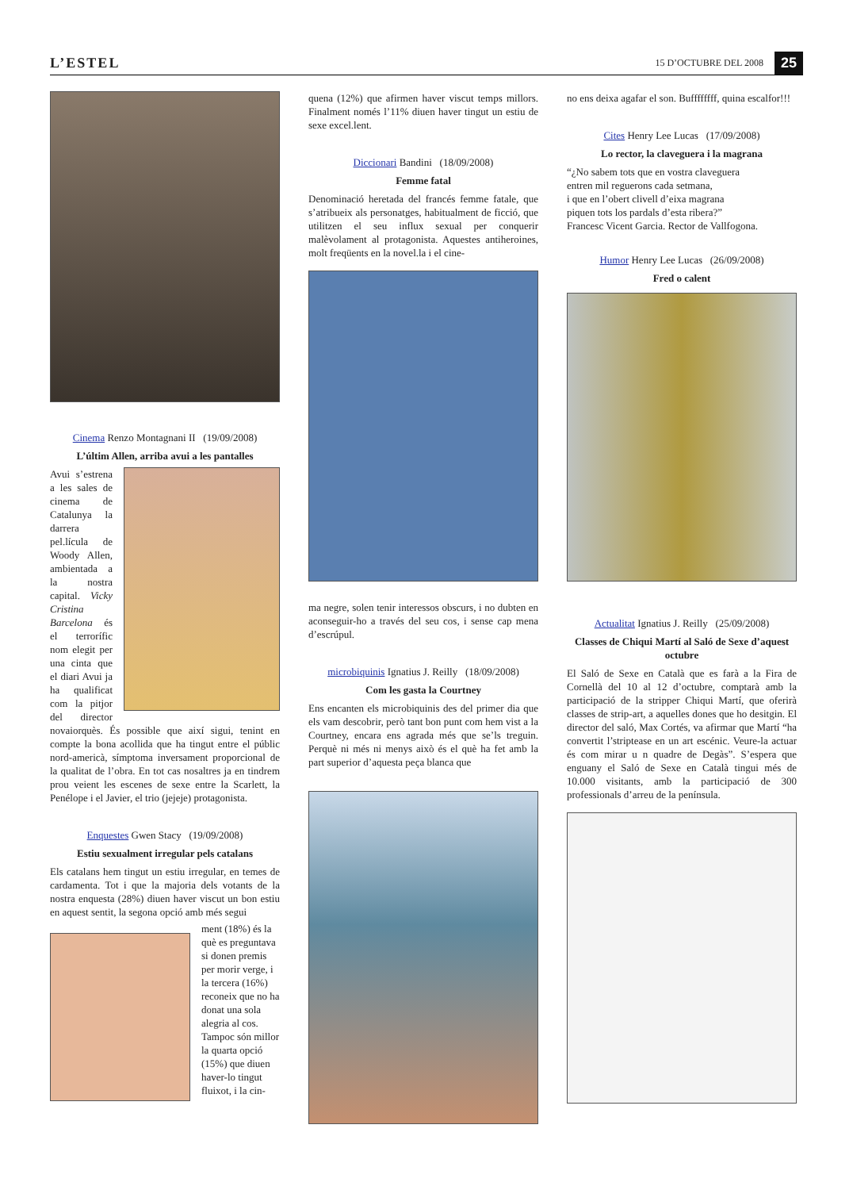L’ESTEL 15 D’OCTUBRE DEL 2008 25
Cinema Renzo Montagnani II (19/09/2008)
L’últim Allen, arriba avui a les pantalles
Avui s’estrena a les sales de cinema de Catalunya la darrera pel.lícula de Woody Allen, ambientada a la nostra capital. Vicky Cristina Barcelona és el terrorífic nom elegit per una cinta que el diari Avui ja ha qualificat com la pitjor del director novaiorquès. És possible que així sigui, tenint en compte la bona acollida que ha tingut entre el públic nord-americà, símptoma inversament proporcional de la qualitat de l’obra. En tot cas nosaltres ja en tindrem prou veient les escenes de sexe entre la Scarlett, la Penélope i el Javier, el trio (jejeje) protagonista.
Enquestes Gwen Stacy (19/09/2008)
Estiu sexualment irregular pels catalans
Els catalans hem tingut un estiu irregular, en temes de cardamenta. Tot i que la majoria dels votants de la nostra enquesta (28%) diuen haver viscut un bon estiu en aquest sentit, la segona opció amb més segui
ment (18%) és la què es preguntava si donen premis per morir verge, i la tercera (16%) reconeix que no ha donat una sola alegria al cos. Tampoc són millor la quarta opció (15%) que diuen haver-lo tingut fluixot, i la cin-
quena (12%) que afirmen haver viscut temps millors. Finalment només l’11% diuen haver tingut un estiu de sexe excel.lent.
Diccionari Bandini (18/09/2008)
Femme fatal
Denominació heretada del francés femme fatale, que s’atribueix als personatges, habitualment de ficció, que utilitzen el seu influx sexual per conquerir malèvolament al protagonista. Aquestes antiheroines, molt freqüents en la novel.la i el cine-
ma negre, solen tenir interessos obscurs, i no dubten en aconseguir-ho a través del seu cos, i sense cap mena d’escrúpul.
microbiquinis Ignatius J. Reilly (18/09/2008)
Com les gasta la Courtney
Ens encanten els microbiquinis des del primer dia que els vam descobrir, però tant bon punt com hem vist a la Courtney, encara ens agrada més que se’ls treguin. Perquè ni més ni menys això és el què ha fet amb la part superior d’aquesta peça blanca que
no ens deixa agafar el son. Buffffffff, quina escalfor!!!
Cites Henry Lee Lucas (17/09/2008)
Lo rector, la claveguera i la magrana
“¿No sabem tots que en vostra claveguera
entren mil reguerons cada setmana,
i que en l’obert clivell d’eixa magrana
piquen tots los pardals d’esta ribera?”
Francesc Vicent Garcia. Rector de Vallfogona.
Humor Henry Lee Lucas (26/09/2008)
Fred o calent
Actualitat Ignatius J. Reilly (25/09/2008)
Classes de Chiqui Martí al Saló de Sexe d’aquest octubre
El Saló de Sexe en Català que es farà a la Fira de Cornellà del 10 al 12 d’octubre, comptarà amb la participació de la stripper Chiqui Martí, que oferirà classes de strip-art, a aquelles dones que ho desitgin. El director del saló, Max Cortés, va afirmar que Martí “ha convertit l’striptease en un art escénic. Veure-la actuar és com mirar u n quadre de Degàs”. S’espera que enguany el Saló de Sexe en Català tingui més de 10.000 visitants, amb la participació de 300 professionals d’arreu de la península.